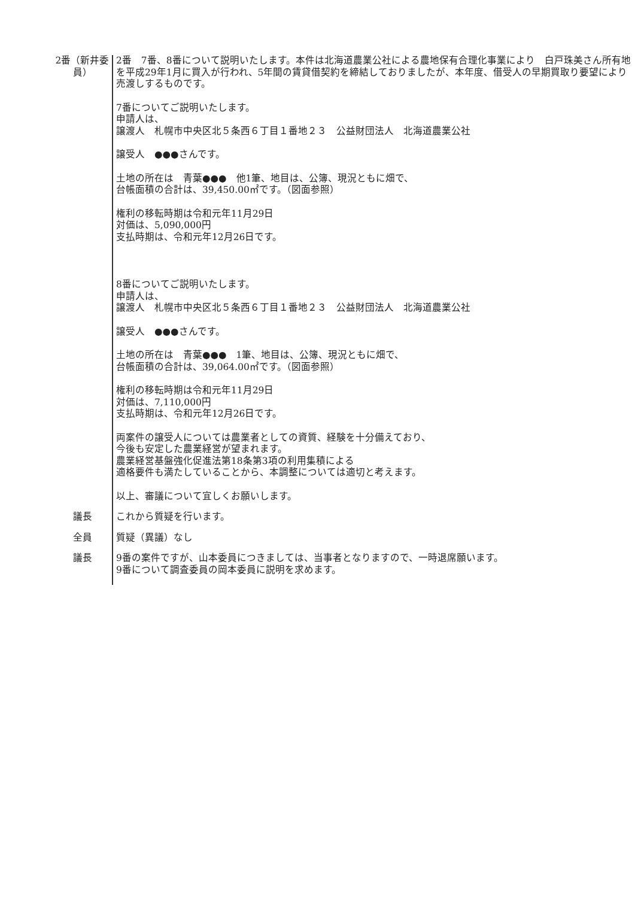2番（新井委員）
2番　7番、8番について説明いたします。本件は北海道農業公社による農地保有合理化事業により　白戸珠美さん所有地を平成29年1月に買入が行われ、5年間の賃貸借契約を締結しておりましたが、本年度、借受人の早期買取り要望により売渡しするものです。
7番についてご説明いたします。
申請人は、
譲渡人　札幌市中央区北５条西６丁目１番地２３　公益財団法人　北海道農業公社
譲受人　●●●さんです。
土地の所在は　青葉●●●　他1筆、地目は、公簿、現況ともに畑で、
台帳面積の合計は、39,450.00㎡です。（図面参照）
権利の移転時期は令和元年11月29日
対価は、5,090,000円
支払時期は、令和元年12月26日です。
8番についてご説明いたします。
申請人は、
譲渡人　札幌市中央区北５条西６丁目１番地２３　公益財団法人　北海道農業公社
譲受人　●●●さんです。
土地の所在は　青葉●●●　1筆、地目は、公簿、現況ともに畑で、
台帳面積の合計は、39,064.00㎡です。（図面参照）
権利の移転時期は令和元年11月29日
対価は、7,110,000円
支払時期は、令和元年12月26日です。
両案件の譲受人については農業者としての資質、経験を十分備えており、
今後も安定した農業経営が望まれます。
農業経営基盤強化促進法第18条第3項の利用集積による
適格要件も満たしていることから、本調整については適切と考えます。
以上、審議について宜しくお願いします。
議長 これから質疑を行います。
全員 質疑（異議）なし
議長 9番の案件ですが、山本委員につきましては、当事者となりますので、一時退席願います。
9番について調査委員の岡本委員に説明を求めます。